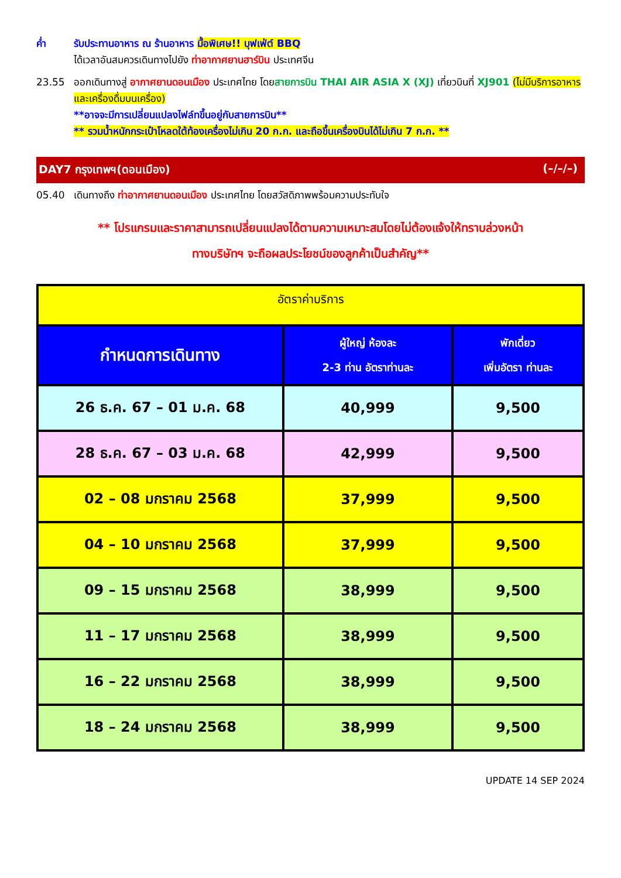ค่ำ รับประทานอาหาร ณ ร้านอาหาร มื้อพิเศษ!! บุฟเฟ่ต์ BBQ
ได้เวลาอันสมควรเดินทางไปยัง ท่าอากาศยานฮาร์บิน ประเทศจีน
23.55 ออกเดินทางสู่ อากาศยานดอนเมือง ประเทศไทย โดยสายการบิน THAI AIR ASIA X (XJ) เที่ยวบินที่ XJ901 (ไม่มีบริการอาหารและเครื่องดื่มบนเครื่อง)
**อาจจะมีการเปลี่ยนแปลงไฟล์ทขึ้นอยู่กับสายการบิน**
** รวมน้ำหนักกระเป๋าโหลดใต้ท้องเครื่องไม่เกิน 20 ก.ก. และถือขึ้นเครื่องบินได้ไม่เกิน 7 ก.ก. **
DAY7 กรุงเทพฯ(ดอนเมือง) (–/–/–)
05.40 เดินทางถึง ท่าอากาศยานดอนเมือง ประเทศไทย โดยสวัสดิภาพพร้อมความประทับใจ
** โปรแกรมและราคาสามารถเปลี่ยนแปลงได้ตามความเหมาะสมโดยไม่ต้องแจ้งให้ทราบล่วงหน้า
ทางบริษัทฯ จะถือผลประโยชน์ของลูกค้าเป็นสำคัญ**
| อัตราค่าบริการ | | |
| กำหนดการเดินทาง | ผู้ใหญ่ ห้องละ 2-3 ท่าน อัตราท่านละ | พักเดี่ยว เพิ่มอัตรา ท่านละ |
| 26 ธ.ค. 67 – 01 ม.ค. 68 | 40,999 | 9,500 |
| 28 ธ.ค. 67 – 03 ม.ค. 68 | 42,999 | 9,500 |
| 02 – 08 มกราคม 2568 | 37,999 | 9,500 |
| 04 – 10 มกราคม 2568 | 37,999 | 9,500 |
| 09 – 15 มกราคม 2568 | 38,999 | 9,500 |
| 11 – 17 มกราคม 2568 | 38,999 | 9,500 |
| 16 – 22 มกราคม 2568 | 38,999 | 9,500 |
| 18 – 24 มกราคม 2568 | 38,999 | 9,500 |
UPDATE 14 SEP 2024